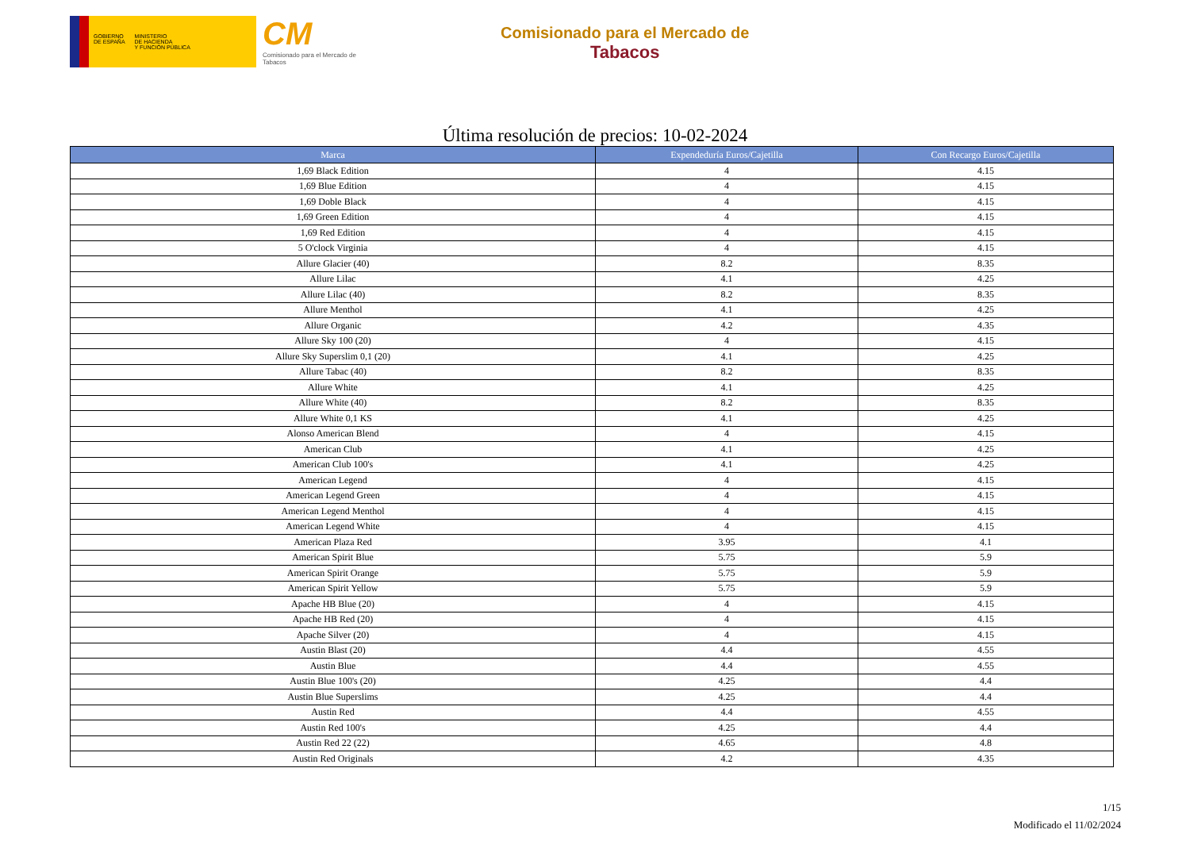GOBIERNO
DE ESPAÑA
MINISTERIO
DE HACIENDA
Y FUNCIÓN PÚBLICA
CM
Comisionado para el Mercado de Tabacos
Comisionado para el Mercado de
Tabacos
Última resolución de precios: 10-02-2024
| Marca | Expendeduría Euros/Cajetilla | Con Recargo Euros/Cajetilla |
| --- | --- | --- |
| 1,69 Black Edition | 4 | 4.15 |
| 1,69 Blue Edition | 4 | 4.15 |
| 1,69 Doble Black | 4 | 4.15 |
| 1,69 Green Edition | 4 | 4.15 |
| 1,69 Red Edition | 4 | 4.15 |
| 5 O'clock Virginia | 4 | 4.15 |
| Allure Glacier (40) | 8.2 | 8.35 |
| Allure Lilac | 4.1 | 4.25 |
| Allure Lilac (40) | 8.2 | 8.35 |
| Allure Menthol | 4.1 | 4.25 |
| Allure Organic | 4.2 | 4.35 |
| Allure Sky 100 (20) | 4 | 4.15 |
| Allure Sky Superslim 0,1 (20) | 4.1 | 4.25 |
| Allure Tabac (40) | 8.2 | 8.35 |
| Allure White | 4.1 | 4.25 |
| Allure White (40) | 8.2 | 8.35 |
| Allure White 0,1 KS | 4.1 | 4.25 |
| Alonso American Blend | 4 | 4.15 |
| American Club | 4.1 | 4.25 |
| American Club 100's | 4.1 | 4.25 |
| American Legend | 4 | 4.15 |
| American Legend Green | 4 | 4.15 |
| American Legend Menthol | 4 | 4.15 |
| American Legend White | 4 | 4.15 |
| American Plaza Red | 3.95 | 4.1 |
| American Spirit Blue | 5.75 | 5.9 |
| American Spirit Orange | 5.75 | 5.9 |
| American Spirit Yellow | 5.75 | 5.9 |
| Apache HB Blue (20) | 4 | 4.15 |
| Apache HB Red (20) | 4 | 4.15 |
| Apache Silver (20) | 4 | 4.15 |
| Austin Blast (20) | 4.4 | 4.55 |
| Austin Blue | 4.4 | 4.55 |
| Austin Blue 100's (20) | 4.25 | 4.4 |
| Austin Blue Superslims | 4.25 | 4.4 |
| Austin Red | 4.4 | 4.55 |
| Austin Red 100's | 4.25 | 4.4 |
| Austin Red 22 (22) | 4.65 | 4.8 |
| Austin Red Originals | 4.2 | 4.35 |
1/15
Modificado el 11/02/2024